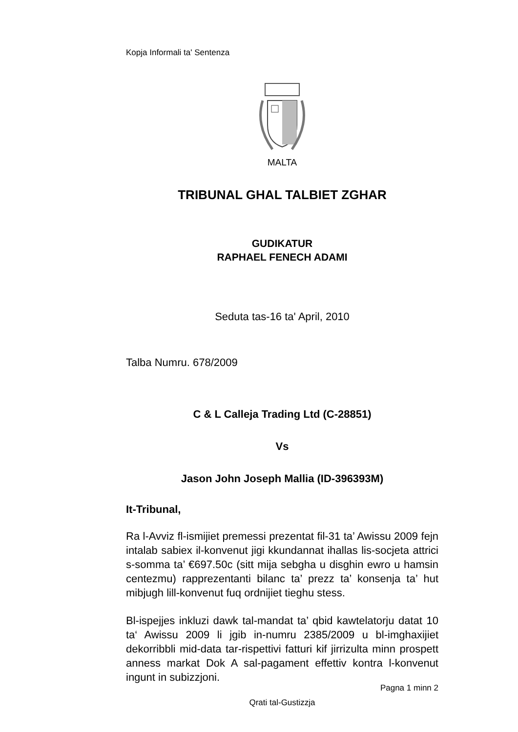Kopja Informali ta' Sentenza
MALTA
TRIBUNAL GHAL TALBIET ZGHAR
GUDIKATUR
RAPHAEL FENECH ADAMI
Seduta tas-16 ta' April, 2010
Talba Numru. 678/2009
C & L Calleja Trading Ltd (C-28851)
Vs
Jason John Joseph Mallia (ID-396393M)
It-Tribunal,
Ra l-Avviz fl-ismijiet premessi prezentat fil-31 ta’ Awissu 2009 fejn intalab sabiex il-konvenut jigi kkundannat ihallas lis-socjeta attrici s-somma ta’ €697.50c (sitt mija sebgha u disghin ewro u hamsin centezmu) rapprezentanti bilanc ta’ prezz ta’ konsenja ta’ hut mibjugh lill-konvenut fuq ordnijiet tieghu stess.
Bl-ispejjes inkluzi dawk tal-mandat ta’ qbid kawtelatorju datat 10 ta‘ Awissu 2009 li jgib in-numru 2385/2009 u bl-imghaxijiet dekorribbli mid-data tar-rispettivi fatturi kif jirrizulta minn prospett anness markat Dok A sal-pagament effettiv kontra l-konvenut ingunt in subizzjoni.
Pagna 1 minn 2
Qrati tal-Gustizzja